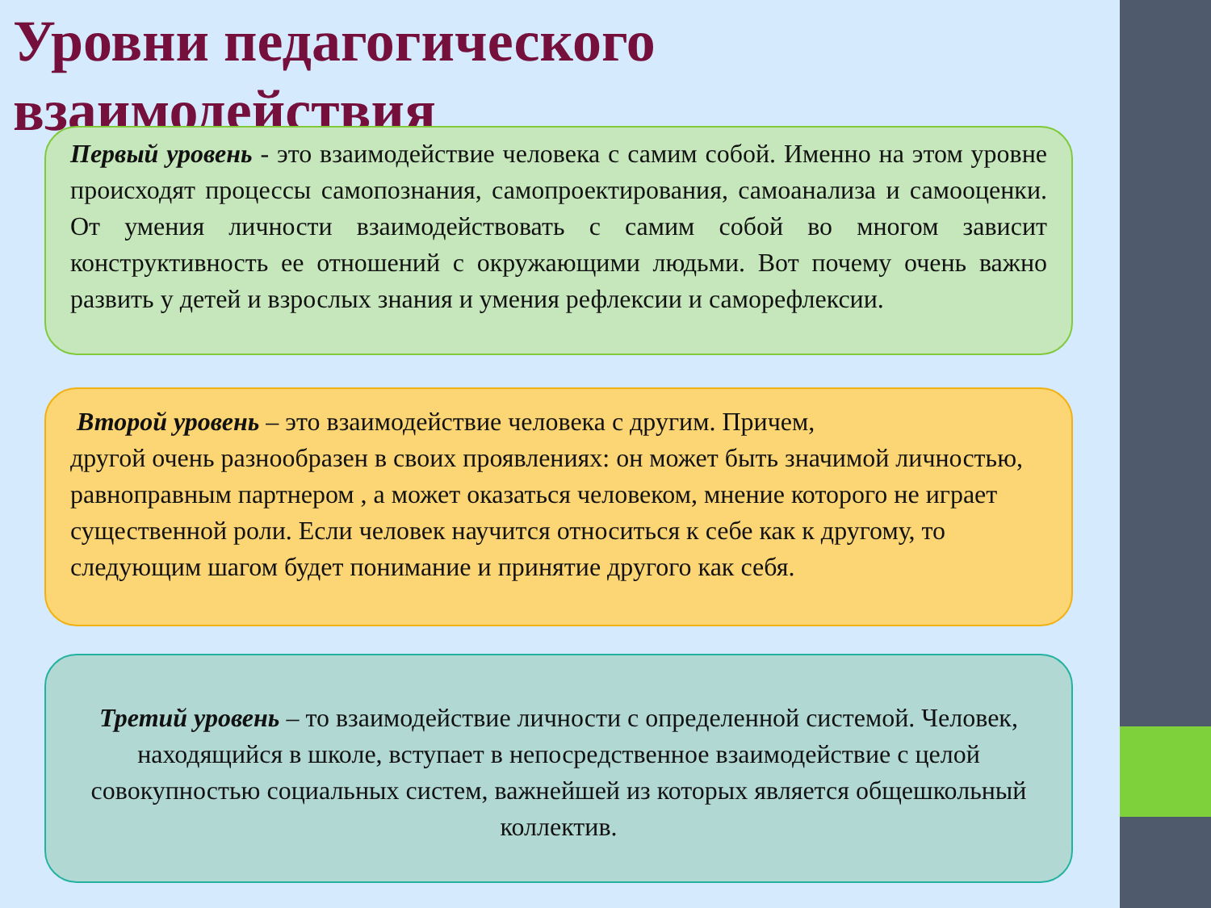Уровни педагогического взаимодействия
Первый уровень - это взаимодействие человека с самим собой. Именно на этом уровне происходят процессы самопознания, самопроектирования, самоанализа и самооценки. От умения личности взаимодействовать с самим собой во многом зависит конструктивность ее отношений с окружающими людьми. Вот почему очень важно развить у детей и взрослых знания и умения рефлексии и саморефлексии.
Второй уровень – это взаимодействие человека с другим. Причем,
другой очень разнообразен в своих проявлениях: он может быть значимой личностью, равноправным партнером , а может оказаться человеком, мнение которого не играет существенной роли. Если человек научится относиться к себе как к другому, то следующим шагом будет понимание и принятие другого как себя.
Третий уровень – то взаимодействие личности с определенной системой. Человек, находящийся в школе, вступает в непосредственное взаимодействие с целой совокупностью социальных систем, важнейшей из которых является общешкольный коллектив.